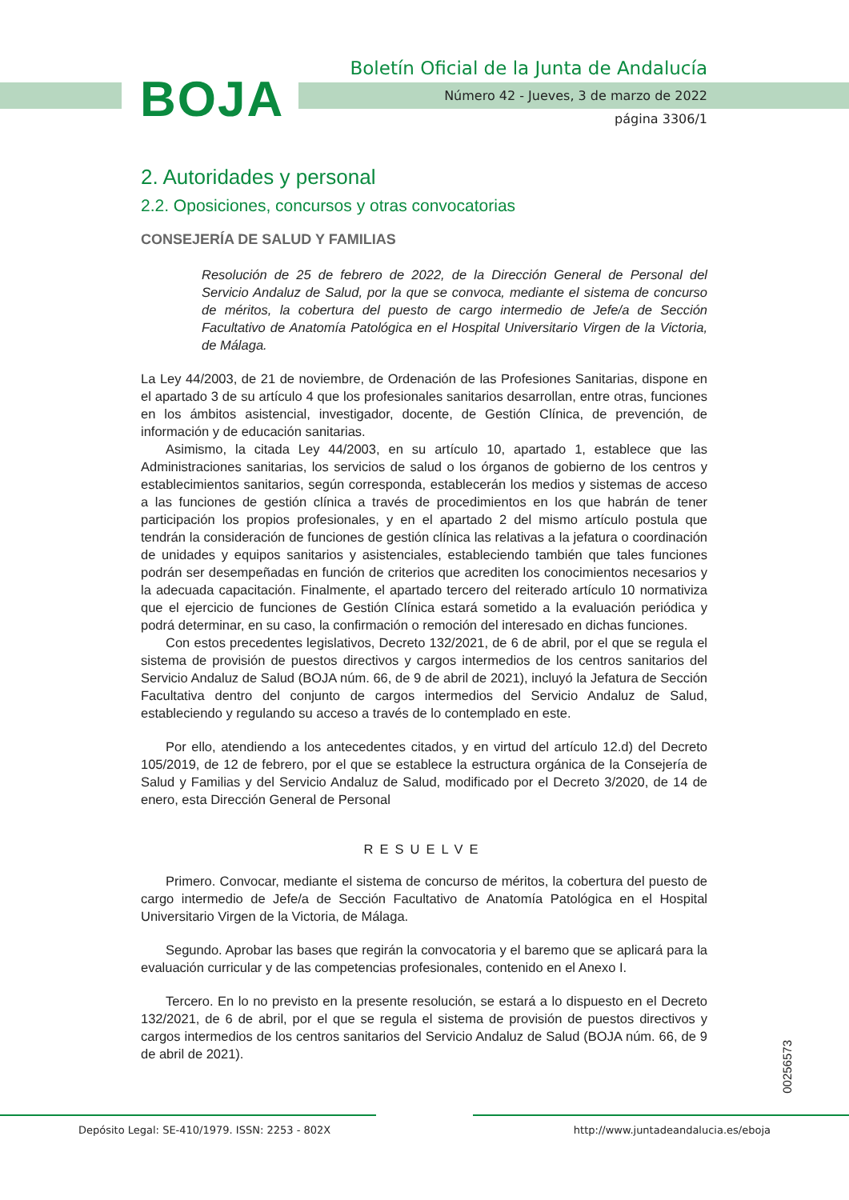BOJA
Boletín Oficial de la Junta de Andalucía
Número 42 - Jueves, 3 de marzo de 2022
página 3306/1
2. Autoridades y personal
2.2. Oposiciones, concursos y otras convocatorias
CONSEJERÍA DE SALUD Y FAMILIAS
Resolución de 25 de febrero de 2022, de la Dirección General de Personal del Servicio Andaluz de Salud, por la que se convoca, mediante el sistema de concurso de méritos, la cobertura del puesto de cargo intermedio de Jefe/a de Sección Facultativo de Anatomía Patológica en el Hospital Universitario Virgen de la Victoria, de Málaga.
La Ley 44/2003, de 21 de noviembre, de Ordenación de las Profesiones Sanitarias, dispone en el apartado 3 de su artículo 4 que los profesionales sanitarios desarrollan, entre otras, funciones en los ámbitos asistencial, investigador, docente, de Gestión Clínica, de prevención, de información y de educación sanitarias.
Asimismo, la citada Ley 44/2003, en su artículo 10, apartado 1, establece que las Administraciones sanitarias, los servicios de salud o los órganos de gobierno de los centros y establecimientos sanitarios, según corresponda, establecerán los medios y sistemas de acceso a las funciones de gestión clínica a través de procedimientos en los que habrán de tener participación los propios profesionales, y en el apartado 2 del mismo artículo postula que tendrán la consideración de funciones de gestión clínica las relativas a la jefatura o coordinación de unidades y equipos sanitarios y asistenciales, estableciendo también que tales funciones podrán ser desempeñadas en función de criterios que acrediten los conocimientos necesarios y la adecuada capacitación. Finalmente, el apartado tercero del reiterado artículo 10 normativiza que el ejercicio de funciones de Gestión Clínica estará sometido a la evaluación periódica y podrá determinar, en su caso, la confirmación o remoción del interesado en dichas funciones.
Con estos precedentes legislativos, Decreto 132/2021, de 6 de abril, por el que se regula el sistema de provisión de puestos directivos y cargos intermedios de los centros sanitarios del Servicio Andaluz de Salud (BOJA núm. 66, de 9 de abril de 2021), incluyó la Jefatura de Sección Facultativa dentro del conjunto de cargos intermedios del Servicio Andaluz de Salud, estableciendo y regulando su acceso a través de lo contemplado en este.
Por ello, atendiendo a los antecedentes citados, y en virtud del artículo 12.d) del Decreto 105/2019, de 12 de febrero, por el que se establece la estructura orgánica de la Consejería de Salud y Familias y del Servicio Andaluz de Salud, modificado por el Decreto 3/2020, de 14 de enero, esta Dirección General de Personal
RESUELVE
Primero. Convocar, mediante el sistema de concurso de méritos, la cobertura del puesto de cargo intermedio de Jefe/a de Sección Facultativo de Anatomía Patológica en el Hospital Universitario Virgen de la Victoria, de Málaga.
Segundo. Aprobar las bases que regirán la convocatoria y el baremo que se aplicará para la evaluación curricular y de las competencias profesionales, contenido en el Anexo I.
Tercero. En lo no previsto en la presente resolución, se estará a lo dispuesto en el Decreto 132/2021, de 6 de abril, por el que se regula el sistema de provisión de puestos directivos y cargos intermedios de los centros sanitarios del Servicio Andaluz de Salud (BOJA núm. 66, de 9 de abril de 2021).
00256573
Depósito Legal: SE-410/1979. ISSN: 2253 - 802X http://www.juntadeandalucia.es/eboja